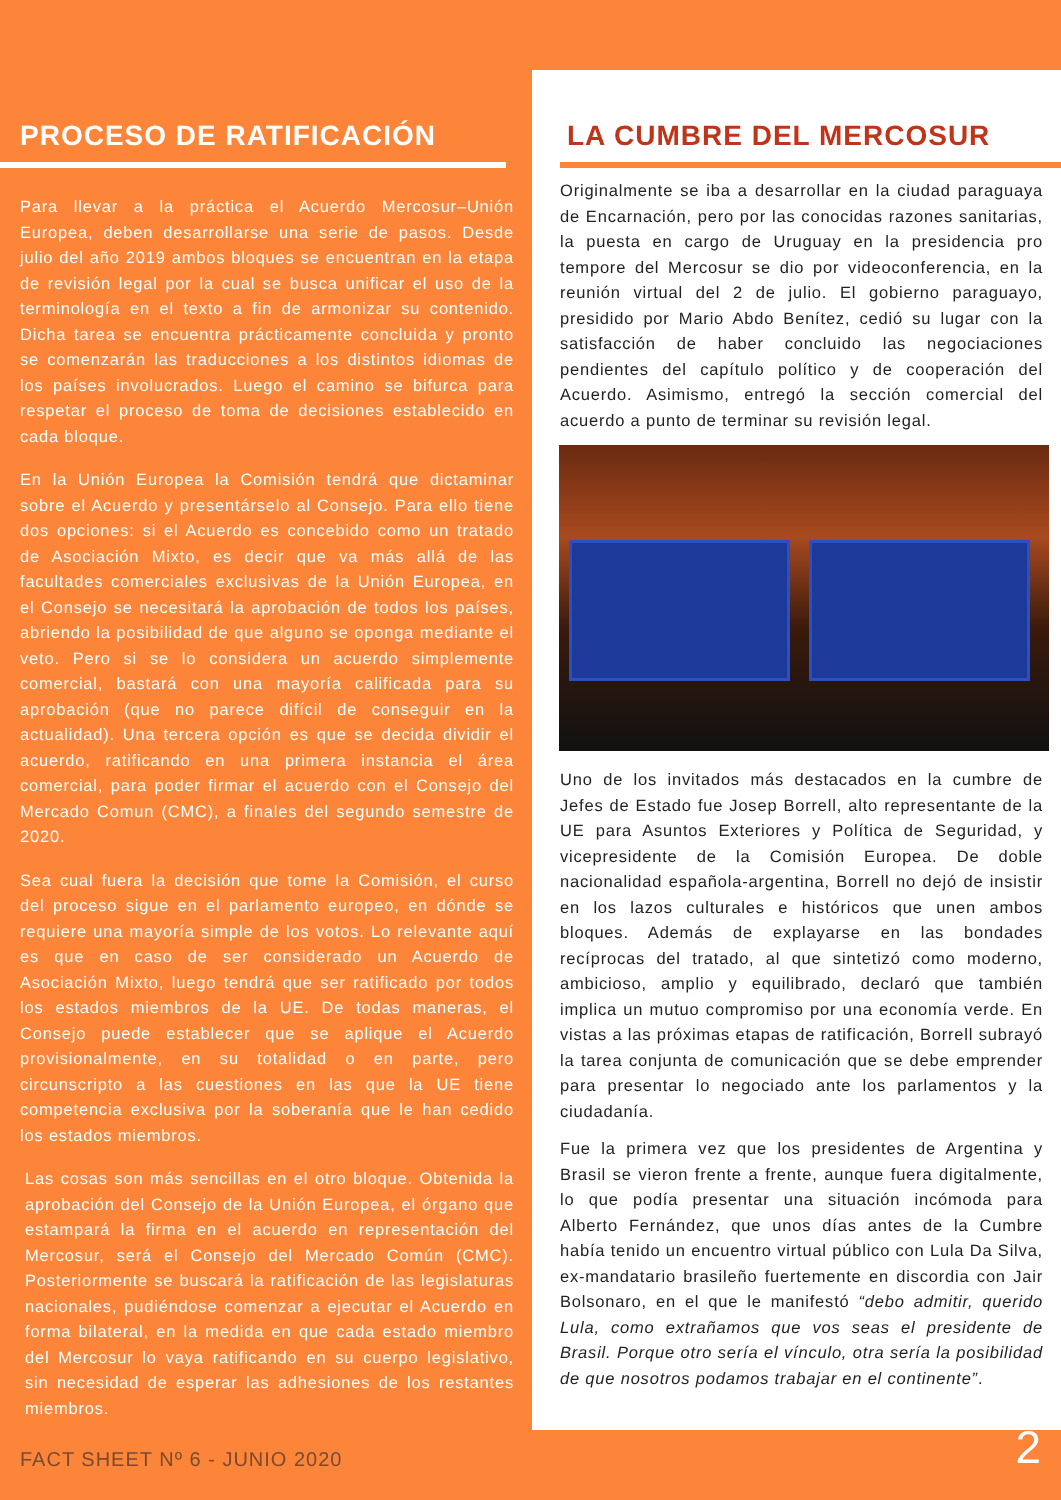PROCESO DE RATIFICACIÓN
Para llevar a la práctica el Acuerdo Mercosur–Unión Europea, deben desarrollarse una serie de pasos. Desde julio del año 2019 ambos bloques se encuentran en la etapa de revisión legal por la cual se busca unificar el uso de la terminología en el texto a fin de armonizar su contenido. Dicha tarea se encuentra prácticamente concluida y pronto se comenzarán las traducciones a los distintos idiomas de los países involucrados. Luego el camino se bifurca para respetar el proceso de toma de decisiones establecido en cada bloque.
En la Unión Europea la Comisión tendrá que dictaminar sobre el Acuerdo y presentárselo al Consejo. Para ello tiene dos opciones: si el Acuerdo es concebido como un tratado de Asociación Mixto, es decir que va más allá de las facultades comerciales exclusivas de la Unión Europea, en el Consejo se necesitará la aprobación de todos los países, abriendo la posibilidad de que alguno se oponga mediante el veto. Pero si se lo considera un acuerdo simplemente comercial, bastará con una mayoría calificada para su aprobación (que no parece difícil de conseguir en la actualidad). Una tercera opción es que se decida dividir el acuerdo, ratificando en una primera instancia el área comercial, para poder firmar el acuerdo con el Consejo del Mercado Comun (CMC), a finales del segundo semestre de 2020.
Sea cual fuera la decisión que tome la Comisión, el curso del proceso sigue en el parlamento europeo, en dónde se requiere una mayoría simple de los votos. Lo relevante aquí es que en caso de ser considerado un Acuerdo de Asociación Mixto, luego tendrá que ser ratificado por todos los estados miembros de la UE. De todas maneras, el Consejo puede establecer que se aplique el Acuerdo provisionalmente, en su totalidad o en parte, pero circunscripto a las cuestiones en las que la UE tiene competencia exclusiva por la soberanía que le han cedido los estados miembros.
Las cosas son más sencillas en el otro bloque. Obtenida la aprobación del Consejo de la Unión Europea, el órgano que estampará la firma en el acuerdo en representación del Mercosur, será el Consejo del Mercado Común (CMC). Posteriormente se buscará la ratificación de las legislaturas nacionales, pudiéndose comenzar a ejecutar el Acuerdo en forma bilateral, en la medida en que cada estado miembro del Mercosur lo vaya ratificando en su cuerpo legislativo, sin necesidad de esperar las adhesiones de los restantes miembros.
LA CUMBRE DEL MERCOSUR
Originalmente se iba a desarrollar en la ciudad paraguaya de Encarnación, pero por las conocidas razones sanitarias, la puesta en cargo de Uruguay en la presidencia pro tempore del Mercosur se dio por videoconferencia, en la reunión virtual del 2 de julio. El gobierno paraguayo, presidido por Mario Abdo Benítez, cedió su lugar con la satisfacción de haber concluido las negociaciones pendientes del capítulo político y de cooperación del Acuerdo. Asimismo, entregó la sección comercial del acuerdo a punto de terminar su revisión legal.
Uno de los invitados más destacados en la cumbre de Jefes de Estado fue Josep Borrell, alto representante de la UE para Asuntos Exteriores y Política de Seguridad, y vicepresidente de la Comisión Europea. De doble nacionalidad española-argentina, Borrell no dejó de insistir en los lazos culturales e históricos que unen ambos bloques. Además de explayarse en las bondades recíprocas del tratado, al que sintetizó como moderno, ambicioso, amplio y equilibrado, declaró que también implica un mutuo compromiso por una economía verde. En vistas a las próximas etapas de ratificación, Borrell subrayó la tarea conjunta de comunicación que se debe emprender para presentar lo negociado ante los parlamentos y la ciudadanía.
Fue la primera vez que los presidentes de Argentina y Brasil se vieron frente a frente, aunque fuera digitalmente, lo que podía presentar una situación incómoda para Alberto Fernández, que unos días antes de la Cumbre había tenido un encuentro virtual público con Lula Da Silva, ex-mandatario brasileño fuertemente en discordia con Jair Bolsonaro, en el que le manifestó “debo admitir, querido Lula, como extrañamos que vos seas el presidente de Brasil. Porque otro sería el vínculo, otra sería la posibilidad de que nosotros podamos trabajar en el continente”.
FACT SHEET Nº 6 - JUNIO 2020 2